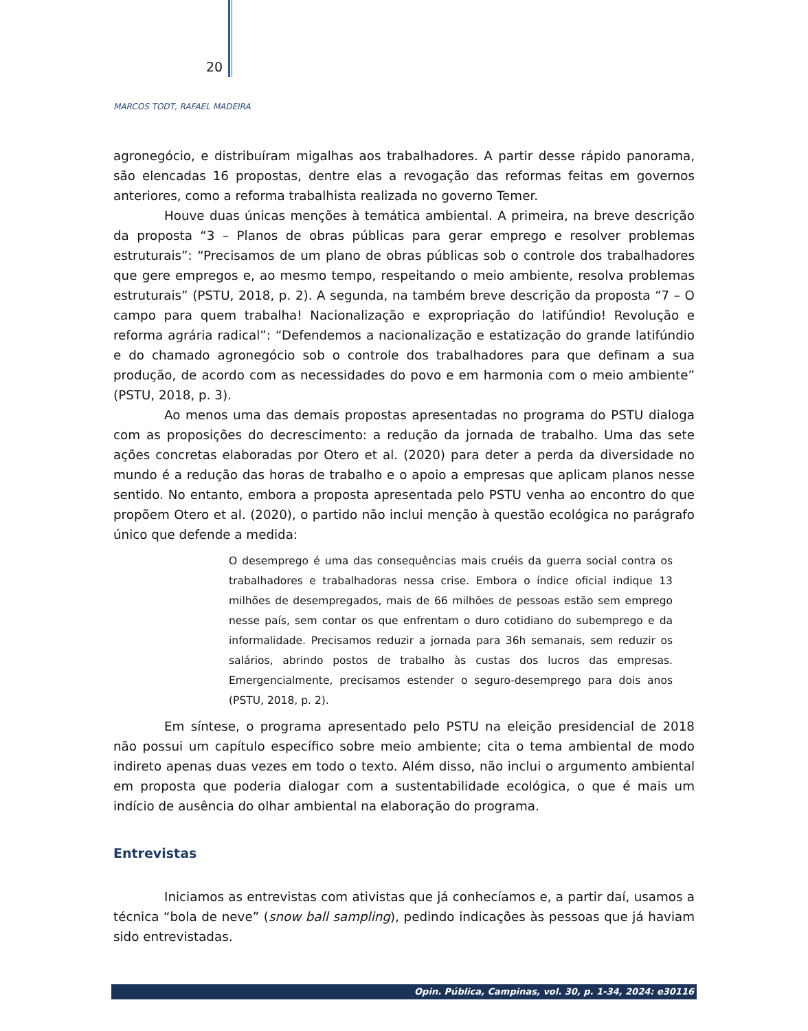20
MARCOS TODT, RAFAEL MADEIRA
agronegócio, e distribuíram migalhas aos trabalhadores. A partir desse rápido panorama, são elencadas 16 propostas, dentre elas a revogação das reformas feitas em governos anteriores, como a reforma trabalhista realizada no governo Temer.
Houve duas únicas menções à temática ambiental. A primeira, na breve descrição da proposta “3 – Planos de obras públicas para gerar emprego e resolver problemas estruturais”: “Precisamos de um plano de obras públicas sob o controle dos trabalhadores que gere empregos e, ao mesmo tempo, respeitando o meio ambiente, resolva problemas estruturais” (PSTU, 2018, p. 2). A segunda, na também breve descrição da proposta “7 – O campo para quem trabalha! Nacionalização e expropriação do latifúndio! Revolução e reforma agrária radical”: “Defendemos a nacionalização e estatização do grande latifúndio e do chamado agronegócio sob o controle dos trabalhadores para que definam a sua produção, de acordo com as necessidades do povo e em harmonia com o meio ambiente” (PSTU, 2018, p. 3).
Ao menos uma das demais propostas apresentadas no programa do PSTU dialoga com as proposições do decrescimento: a redução da jornada de trabalho. Uma das sete ações concretas elaboradas por Otero et al. (2020) para deter a perda da diversidade no mundo é a redução das horas de trabalho e o apoio a empresas que aplicam planos nesse sentido. No entanto, embora a proposta apresentada pelo PSTU venha ao encontro do que propõem Otero et al. (2020), o partido não inclui menção à questão ecológica no parágrafo único que defende a medida:
O desemprego é uma das consequências mais cruéis da guerra social contra os trabalhadores e trabalhadoras nessa crise. Embora o índice oficial indique 13 milhões de desempregados, mais de 66 milhões de pessoas estão sem emprego nesse país, sem contar os que enfrentam o duro cotidiano do subemprego e da informalidade. Precisamos reduzir a jornada para 36h semanais, sem reduzir os salários, abrindo postos de trabalho às custas dos lucros das empresas. Emergencialmente, precisamos estender o seguro-desemprego para dois anos (PSTU, 2018, p. 2).
Em síntese, o programa apresentado pelo PSTU na eleição presidencial de 2018 não possui um capítulo específico sobre meio ambiente; cita o tema ambiental de modo indireto apenas duas vezes em todo o texto. Além disso, não inclui o argumento ambiental em proposta que poderia dialogar com a sustentabilidade ecológica, o que é mais um indício de ausência do olhar ambiental na elaboração do programa.
Entrevistas
Iniciamos as entrevistas com ativistas que já conhecíamos e, a partir daí, usamos a técnica “bola de neve” (snow ball sampling), pedindo indicações às pessoas que já haviam sido entrevistadas.
Opin. Pública, Campinas, vol. 30, p. 1-34, 2024: e30116